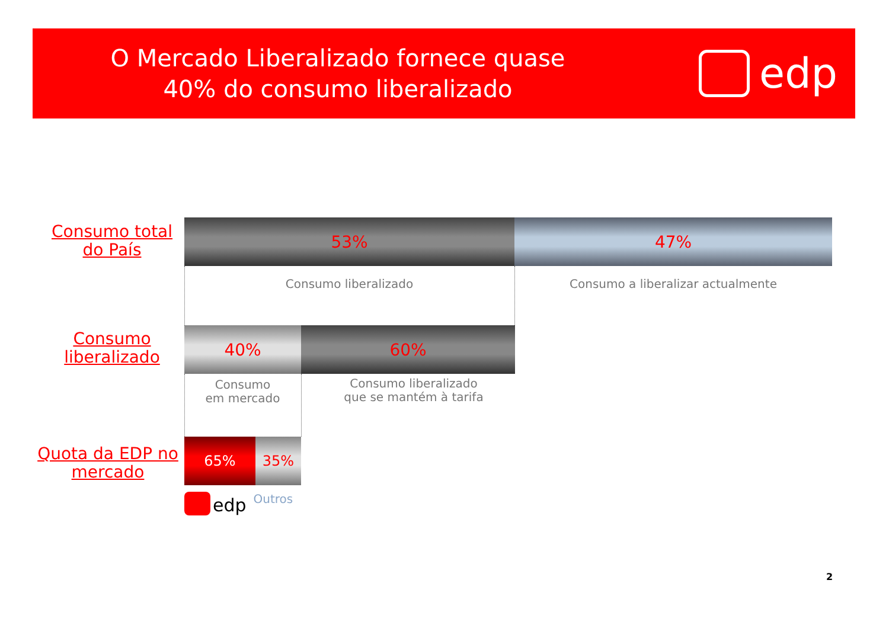O Mercado Liberalizado fornece quase 40% do consumo liberalizado
edp
Consumo total do País
53% 47%
Consumo liberalizado Consumo a liberalizar actualmente
Consumo liberalizado
40% 60%
Consumo
em mercado
Consumo liberalizado
que se mantém à tarifa
Quota da EDP no mercado
65% 35%
edp Outros
2